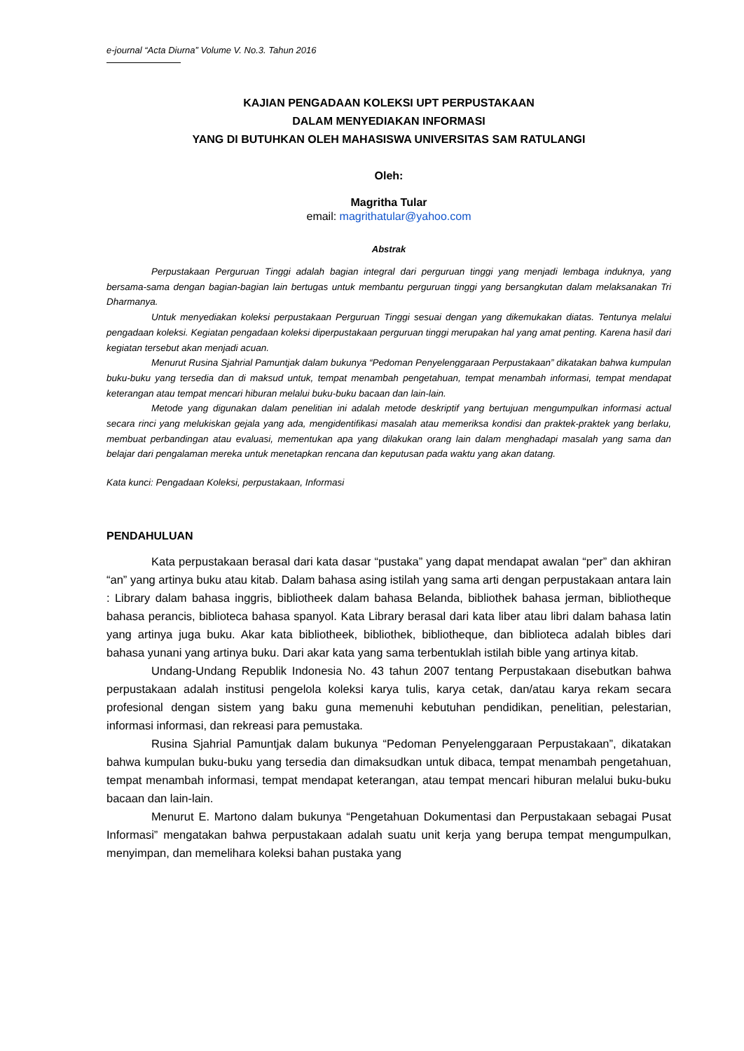e-journal “Acta Diurna” Volume V. No.3. Tahun 2016
KAJIAN PENGADAAN KOLEKSI UPT PERPUSTAKAAN
DALAM MENYEDIAKAN INFORMASI
YANG DI BUTUHKAN OLEH MAHASISWA UNIVERSITAS SAM RATULANGI
Oleh:
Magritha Tular
email: magrithatular@yahoo.com
Abstrak
Perpustakaan Perguruan Tinggi adalah bagian integral dari perguruan tinggi yang menjadi lembaga induknya, yang bersama-sama dengan bagian-bagian lain bertugas untuk membantu perguruan tinggi yang bersangkutan dalam melaksanakan Tri Dharmanya.
Untuk menyediakan koleksi perpustakaan Perguruan Tinggi sesuai dengan yang dikemukakan diatas. Tentunya melalui pengadaan koleksi. Kegiatan pengadaan koleksi diperpustakaan perguruan tinggi merupakan hal yang amat penting. Karena hasil dari kegiatan tersebut akan menjadi acuan.
Menurut Rusina Sjahrial Pamuntjak dalam bukunya “Pedoman Penyelenggaraan Perpustakaan” dikatakan bahwa kumpulan buku-buku yang tersedia dan di maksud untuk, tempat menambah pengetahuan, tempat menambah informasi, tempat mendapat keterangan atau tempat mencari hiburan melalui buku-buku bacaan dan lain-lain.
Metode yang digunakan dalam penelitian ini adalah metode deskriptif yang bertujuan mengumpulkan informasi actual secara rinci yang melukiskan gejala yang ada, mengidentifikasi masalah atau memeriksa kondisi dan praktek-praktek yang berlaku, membuat perbandingan atau evaluasi, mementukan apa yang dilakukan orang lain dalam menghadapi masalah yang sama dan belajar dari pengalaman mereka untuk menetapkan rencana dan keputusan pada waktu yang akan datang.
Kata kunci: Pengadaan Koleksi, perpustakaan, Informasi
PENDAHULUAN
Kata perpustakaan berasal dari kata dasar “pustaka” yang dapat mendapat awalan “per” dan akhiran “an” yang artinya buku atau kitab. Dalam bahasa asing istilah yang sama arti dengan perpustakaan antara lain : Library dalam bahasa inggris, bibliotheek dalam bahasa Belanda, bibliothek bahasa jerman, bibliotheque bahasa perancis, biblioteca bahasa spanyol. Kata Library berasal dari kata liber atau libri dalam bahasa latin yang artinya juga buku. Akar kata bibliotheek, bibliothek, bibliotheque, dan biblioteca adalah bibles dari bahasa yunani yang artinya buku. Dari akar kata yang sama terbentuklah istilah bible yang artinya kitab.
Undang-Undang Republik Indonesia No. 43 tahun 2007 tentang Perpustakaan disebutkan bahwa perpustakaan adalah institusi pengelola koleksi karya tulis, karya cetak, dan/atau karya rekam secara profesional dengan sistem yang baku guna memenuhi kebutuhan pendidikan, penelitian, pelestarian, informasi informasi, dan rekreasi para pemustaka.
Rusina Sjahrial Pamuntjak dalam bukunya “Pedoman Penyelenggaraan Perpustakaan”, dikatakan bahwa kumpulan buku-buku yang tersedia dan dimaksudkan untuk dibaca, tempat menambah pengetahuan, tempat menambah informasi, tempat mendapat keterangan, atau tempat mencari hiburan melalui buku-buku bacaan dan lain-lain.
Menurut E. Martono dalam bukunya “Pengetahuan Dokumentasi dan Perpustakaan sebagai Pusat Informasi” mengatakan bahwa perpustakaan adalah suatu unit kerja yang berupa tempat mengumpulkan, menyimpan, dan memelihara koleksi bahan pustaka yang